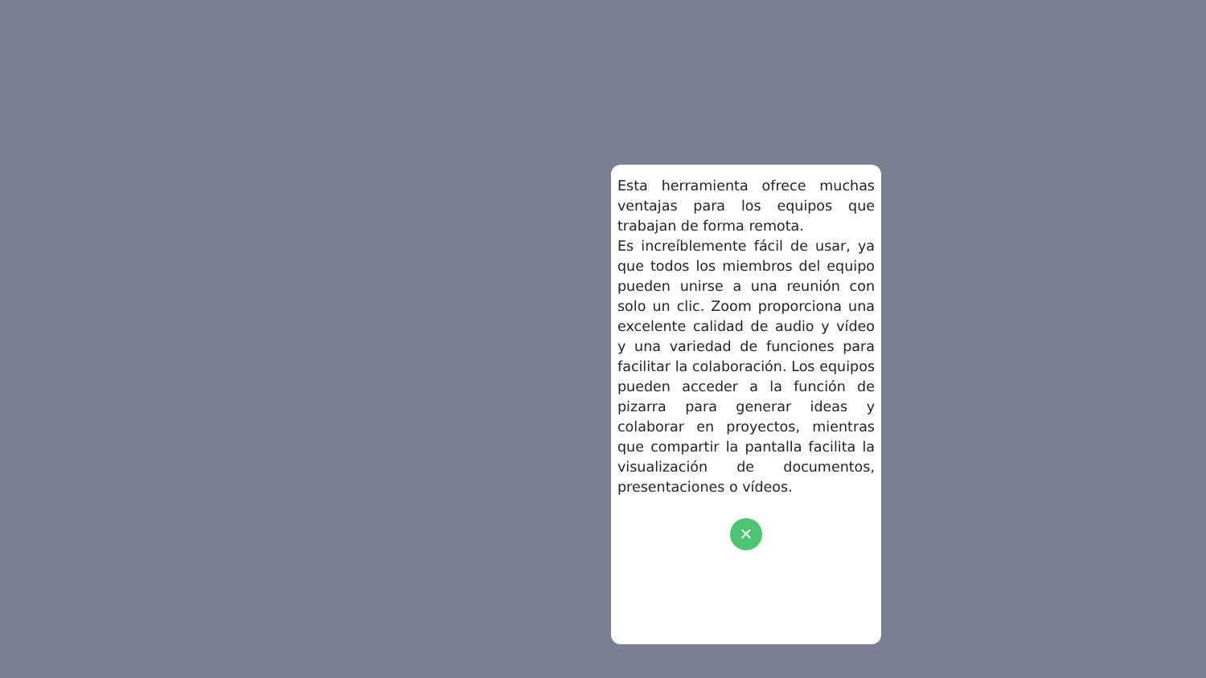Esta herramienta ofrece muchas ventajas para los equipos que trabajan de forma remota.
Es increíblemente fácil de usar, ya que todos los miembros del equipo pueden unirse a una reunión con solo un clic. Zoom proporciona una excelente calidad de audio y vídeo y una variedad de funciones para facilitar la colaboración. Los equipos pueden acceder a la función de pizarra para generar ideas y colaborar en proyectos, mientras que compartir la pantalla facilita la visualización de documentos, presentaciones o vídeos.
✕